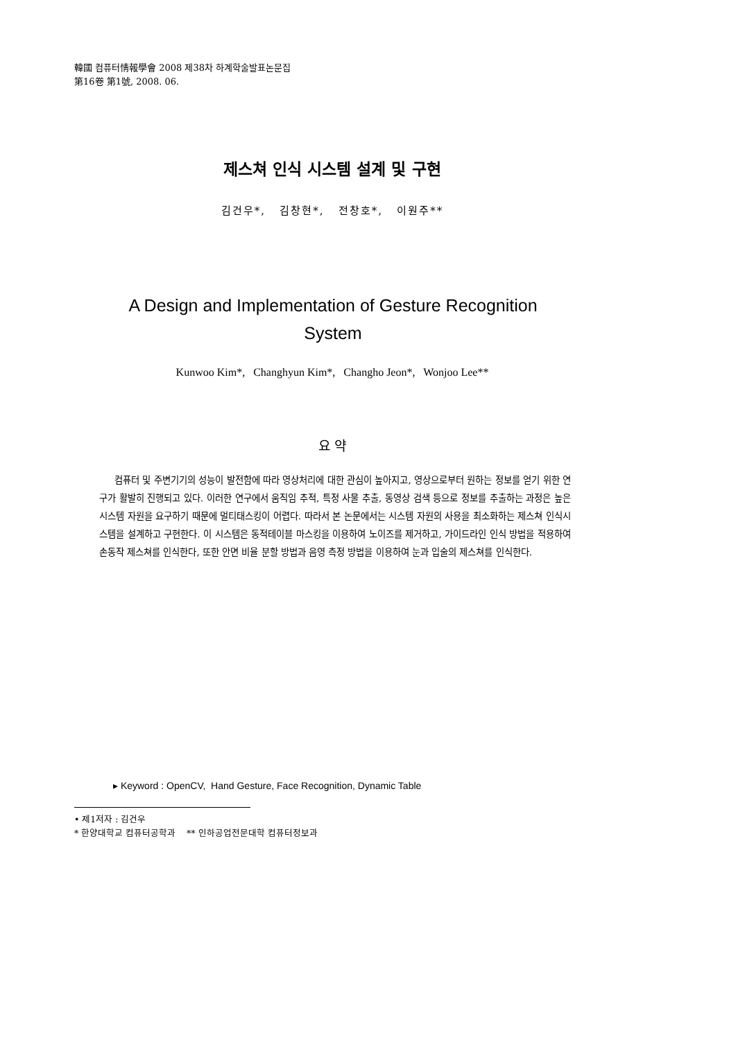韓國 컴퓨터情報學會 2008 제38차 하계학술발표논문집
第16卷 第1號, 2008. 06.
제스쳐 인식 시스템 설계 및 구현
김건우*, 김창현*, 전창호*, 이원주**
A Design and Implementation of Gesture Recognition System
Kunwoo Kim*, Changhyun Kim*, Changho Jeon*, Wonjoo Lee**
요 약
컴퓨터 및 주변기기의 성능이 발전함에 따라 영상처리에 대한 관심이 높아지고, 영상으로부터 원하는 정보를 얻기 위한 연구가 활발히 진행되고 있다. 이러한 연구에서 움직임 추적, 특정 사물 추출, 동영상 검색 등으로 정보를 추출하는 과정은 높은 시스템 자원을 요구하기 때문에 멀티태스킹이 어렵다. 따라서 본 논문에서는 시스템 자원의 사용을 최소화하는 제스쳐 인식시스템을 설계하고 구현한다. 이 시스템은 동적테이블 마스킹을 이용하여 노이즈를 제거하고, 가이드라인 인식 방법을 적용하여 손동작 제스쳐를 인식한다, 또한 안면 비율 분할 방법과 음영 측정 방법을 이용하여 눈과 입술의 제스쳐를 인식한다.
▸ Keyword : OpenCV, Hand Gesture, Face Recognition, Dynamic Table
• 제1저자 : 김건우
* 한양대학교 컴퓨터공학과 ** 인하공업전문대학 컴퓨터정보과